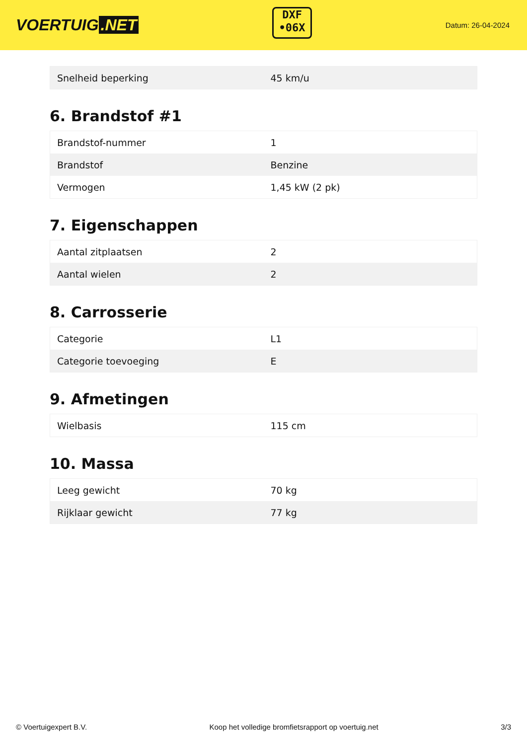VOERTUIG.NET
DXF
•06X
Datum: 26-04-2024
| Snelheid beperking | 45 km/u |
6. Brandstof #1
| Brandstof-nummer | 1 |
| Brandstof | Benzine |
| Vermogen | 1,45 kW (2 pk) |
7. Eigenschappen
| Aantal zitplaatsen | 2 |
| Aantal wielen | 2 |
8. Carrosserie
| Categorie | L1 |
| Categorie toevoeging | E |
9. Afmetingen
| Wielbasis | 115 cm |
10. Massa
| Leeg gewicht | 70 kg |
| Rijklaar gewicht | 77 kg |
© Voertuigexpert B.V. Koop het volledige bromfietsrapport op voertuig.net 3/3